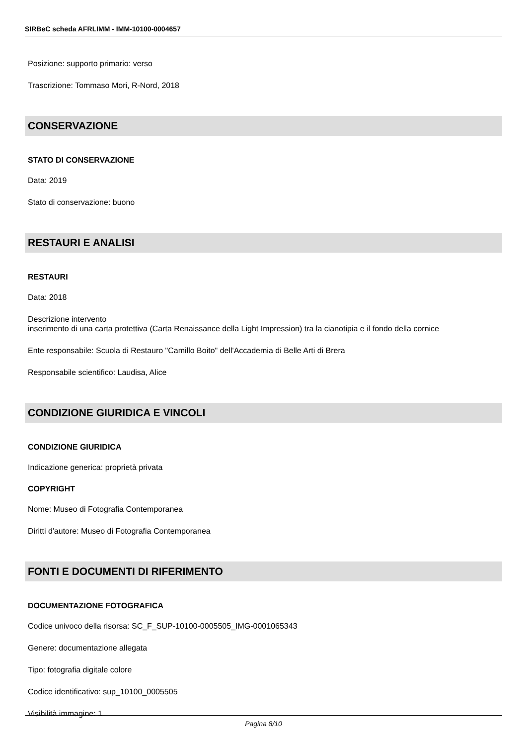SIRBeC scheda AFRLIMM - IMM-10100-0004657
Posizione: supporto primario: verso
Trascrizione: Tommaso Mori, R-Nord, 2018
CONSERVAZIONE
STATO DI CONSERVAZIONE
Data: 2019
Stato di conservazione: buono
RESTAURI E ANALISI
RESTAURI
Data: 2018
Descrizione intervento
inserimento di una carta protettiva (Carta Renaissance della Light Impression) tra la cianotipia e il fondo della cornice
Ente responsabile: Scuola di Restauro "Camillo Boito" dell'Accademia di Belle Arti di Brera
Responsabile scientifico: Laudisa, Alice
CONDIZIONE GIURIDICA E VINCOLI
CONDIZIONE GIURIDICA
Indicazione generica: proprietà privata
COPYRIGHT
Nome: Museo di Fotografia Contemporanea
Diritti d'autore: Museo di Fotografia Contemporanea
FONTI E DOCUMENTI DI RIFERIMENTO
DOCUMENTAZIONE FOTOGRAFICA
Codice univoco della risorsa: SC_F_SUP-10100-0005505_IMG-0001065343
Genere: documentazione allegata
Tipo: fotografia digitale colore
Codice identificativo: sup_10100_0005505
Visibilità immagine: 1
Pagina 8/10